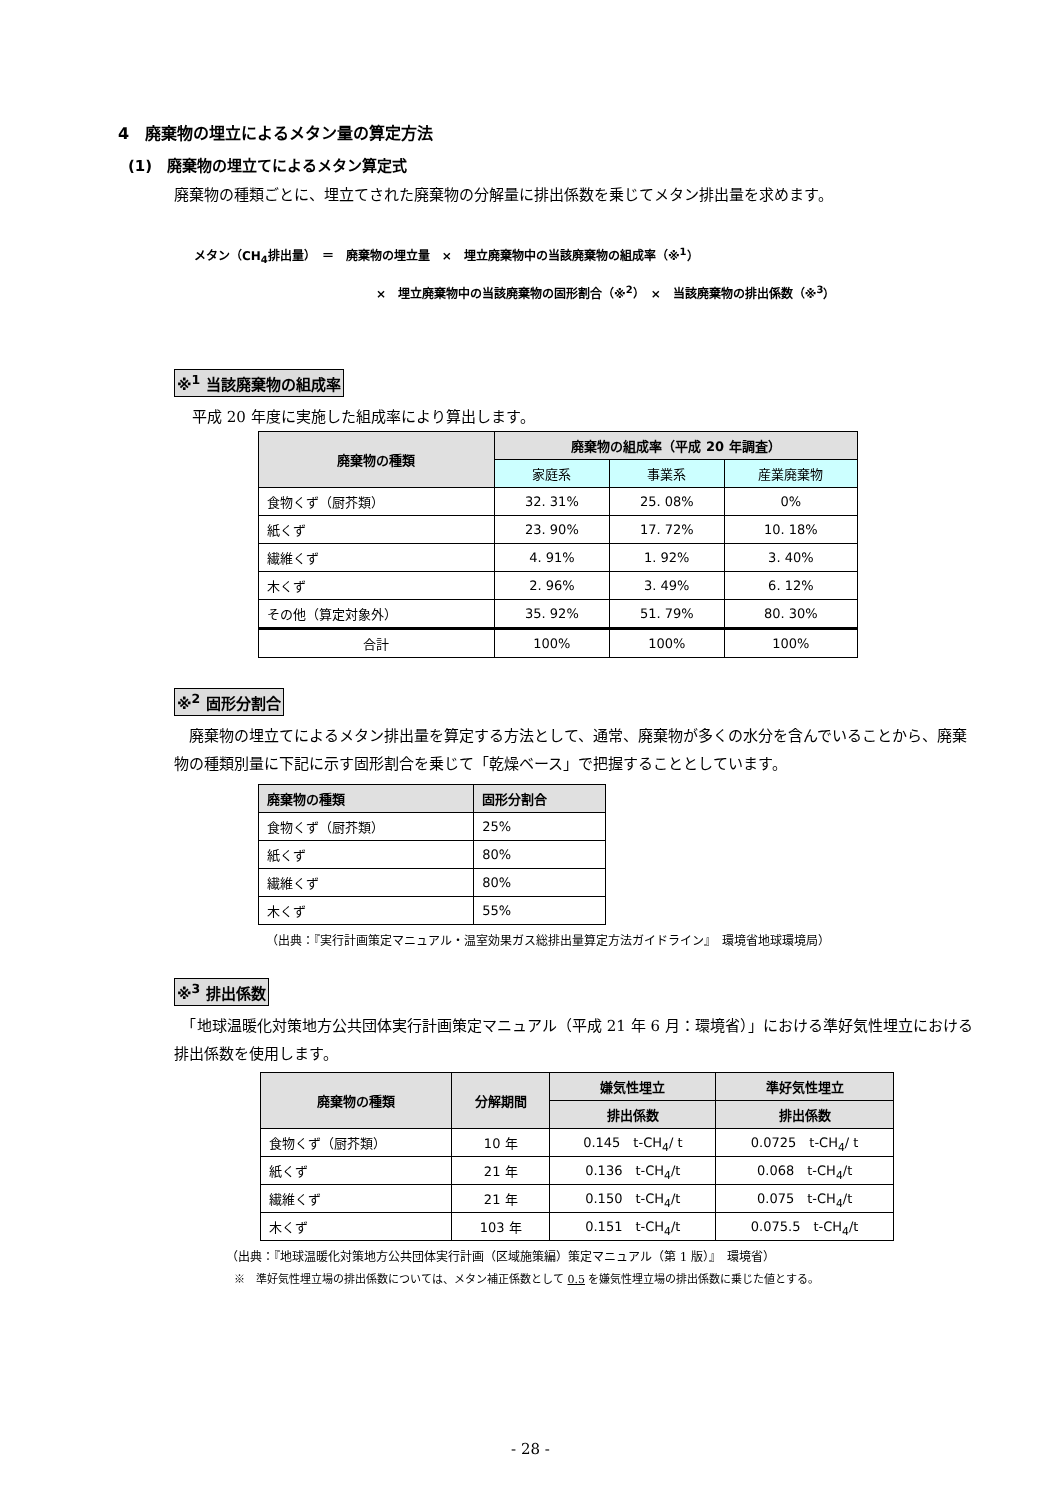4　廃棄物の埋立によるメタン量の算定方法
(1)　廃棄物の埋立てによるメタン算定式
廃棄物の種類ごとに、埋立てされた廃棄物の分解量に排出係数を乗じてメタン排出量を求めます。
メタン（CH<sub>4</sub>排出量）　＝　廃棄物の埋立量　×　埋立廃棄物中の当該廃棄物の組成率（※<sup>1</sup>）
×　埋立廃棄物中の当該廃棄物の固形割合（※<sup>2</sup>）　×　当該廃棄物の排出係数（※<sup>3</sup>）
※<sup>1</sup> 当該廃棄物の組成率
平成 20 年度に実施した組成率により算出します。
| 廃棄物の種類 | 廃棄物の組成率（平成 20 年調査） | | |
| --- | --- | --- | --- |
| | 家庭系 | 事業系 | 産業廃棄物 |
| 食物くず（厨芥類） | 32. 31% | 25. 08% | 0% |
| 紙くず | 23. 90% | 17. 72% | 10. 18% |
| 繊維くず | 4. 91% | 1. 92% | 3. 40% |
| 木くず | 2. 96% | 3. 49% | 6. 12% |
| その他（算定対象外） | 35. 92% | 51. 79% | 80. 30% |
| 合計 | 100% | 100% | 100% |
※<sup>2</sup> 固形分割合
　廃棄物の埋立てによるメタン排出量を算定する方法として、通常、廃棄物が多くの水分を含んでいることから、廃棄物の種類別量に下記に示す固形割合を乗じて「乾燥ベース」で把握することとしています。
| 廃棄物の種類 | 固形分割合 |
| --- | --- |
| 食物くず（厨芥類） | 25% |
| 紙くず | 80% |
| 繊維くず | 80% |
| 木くず | 55% |
（出典：『実行計画策定マニュアル・温室効果ガス総排出量算定方法ガイドライン』　環境省地球環境局）
※<sup>3</sup> 排出係数
　「地球温暖化対策地方公共団体実行計画策定マニュアル（平成 21 年 6 月：環境省）」における準好気性埋立における排出係数を使用します。
| 廃棄物の種類 | 分解期間 | 嫌気性埋立 | 準好気性埋立 |
| --- | --- | --- | --- |
| | | 排出係数 | 排出係数 |
| 食物くず（厨芥類） | 10 年 | 0.145 t-CH<sub>4</sub>/ t | 0.0725 t-CH<sub>4</sub>/ t |
| 紙くず | 21 年 | 0.136 t-CH<sub>4</sub>/t | 0.068 t-CH<sub>4</sub>/t |
| 繊維くず | 21 年 | 0.150 t-CH<sub>4</sub>/t | 0.075 t-CH<sub>4</sub>/t |
| 木くず | 103 年 | 0.151 t-CH<sub>4</sub>/t | 0.075.5 t-CH<sub>4</sub>/t |
（出典：『地球温暖化対策地方公共団体実行計画（区域施策編）策定マニュアル（第 1 版）』　環境省）
※　準好気性埋立場の排出係数については、メタン補正係数として 0.5 を嫌気性埋立場の排出係数に乗じた値とする。
- 28 -